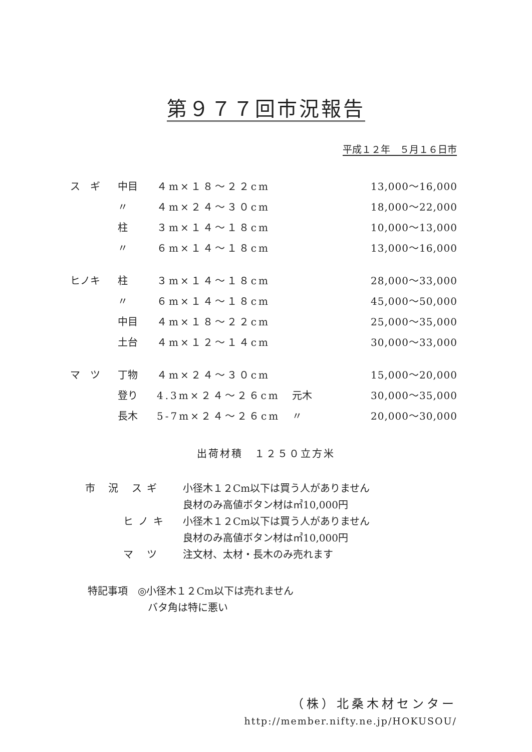第９７７回市況報告
平成１２年　５月１６日市
| ス ギ | 中目 | ４m×１８～２２cm | | 13,000～16,000 |
| | 〃 | ４m×２４～３０cm | | 18,000～22,000 |
| | 柱 | ３m×１４～１８cm | | 10,000～13,000 |
| | 〃 | ６m×１４～１８cm | | 13,000～16,000 |
| ヒノキ | 柱 | ３m×１４～１８cm | | 28,000～33,000 |
| | 〃 | ６m×１４～１８cm | | 45,000～50,000 |
| | 中目 | ４m×１８～２２cm | | 25,000～35,000 |
| | 土台 | ４m×１２～１４cm | | 30,000～33,000 |
| マ ツ | 丁物 | ４m×２４～３０cm | | 15,000～20,000 |
| | 登り | 4.3m×２４～２６cm | 元木 | 30,000～35,000 |
| | 長木 | 5-7m×２４～２６cm | 〃 | 20,000～30,000 |
出荷材積　１２５０立方米
市 況 スギ 小径木１２Cm以下は買う人がありません
良材のみ高値ボタン材は㎥10,000円
　　 ヒノキ 小径木１２Cm以下は買う人がありません
良材のみ高値ボタン材は㎥10,000円
　　 マ ツ 注文材、太材・長木のみ売れます
特記事項　◎小径木１２Cm以下は売れません
　　　　　　バタ角は特に悪い
（株）北桑木材センター
http://member.nifty.ne.jp/HOKUSOU/